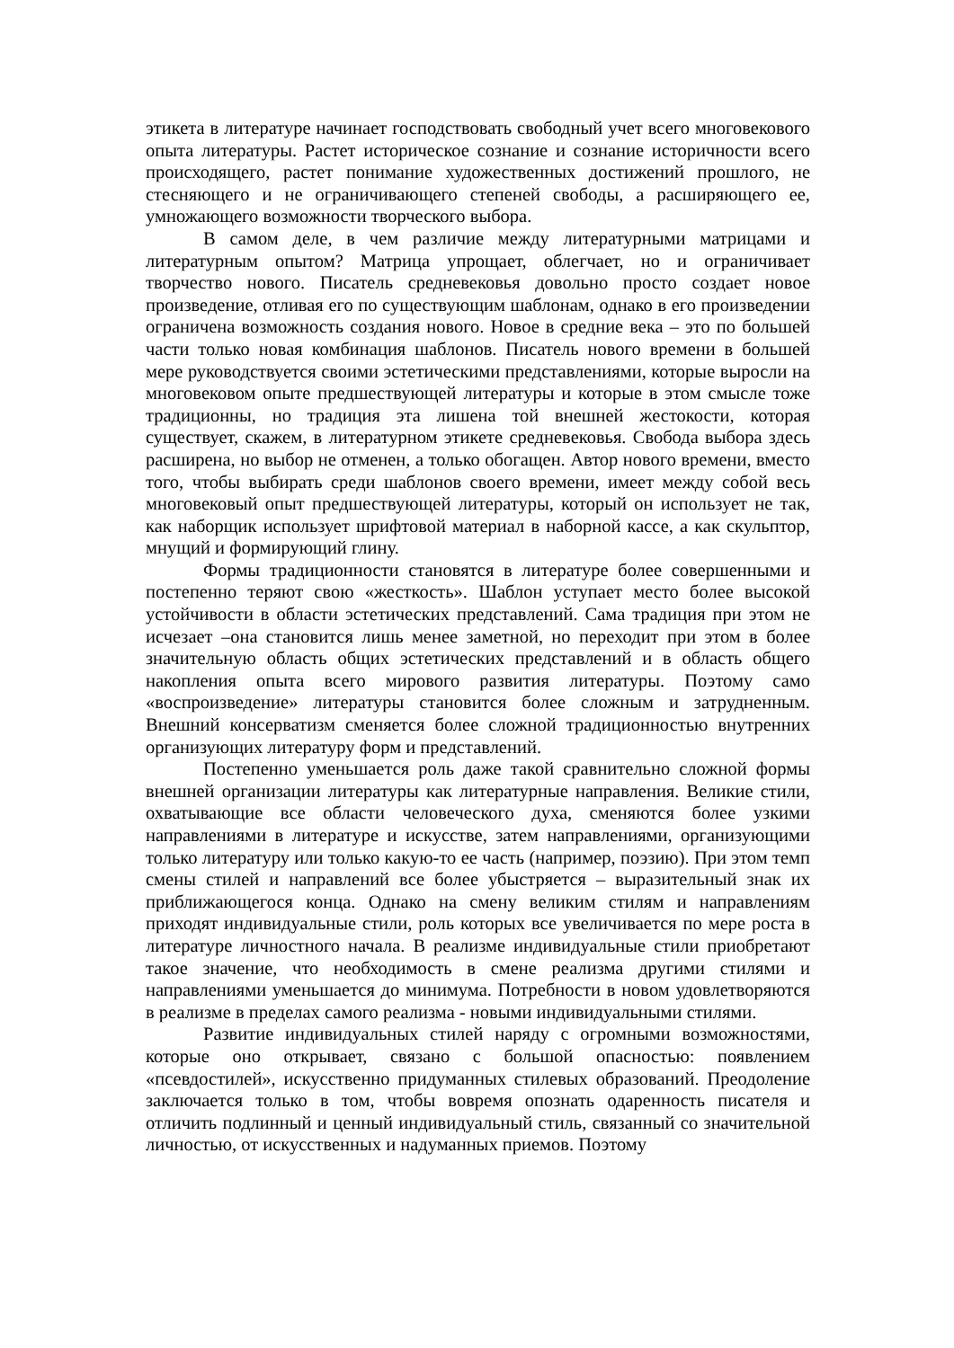этикета в литературе начинает господствовать свободный учет всего многовекового опыта литературы. Растет историческое сознание и сознание историчности всего происходящего, растет понимание художественных достижений прошлого, не стесняющего и не ограничивающего степеней свободы, а расширяющего ее, умножающего возможности творческого выбора.
В самом деле, в чем различие между литературными матрицами и литературным опытом? Матрица упрощает, облегчает, но и ограничивает творчество нового. Писатель средневековья довольно просто создает новое произведение, отливая его по существующим шаблонам, однако в его произведении ограничена возможность создания нового. Новое в средние века – это по большей части только новая комбинация шаблонов. Писатель нового времени в большей мере руководствуется своими эстетическими представлениями, которые выросли на многовековом опыте предшествующей литературы и которые в этом смысле тоже традиционны, но традиция эта лишена той внешней жестокости, которая существует, скажем, в литературном этикете средневековья. Свобода выбора здесь расширена, но выбор не отменен, а только обогащен. Автор нового времени, вместо того, чтобы выбирать среди шаблонов своего времени, имеет между собой весь многовековый опыт предшествующей литературы, который он использует не так, как наборщик использует шрифтовой материал в наборной кассе, а как скульптор, мнущий и формирующий глину.
Формы традиционности становятся в литературе более совершенными и постепенно теряют свою «жесткость». Шаблон уступает место более высокой устойчивости в области эстетических представлений. Сама традиция при этом не исчезает –она становится лишь менее заметной, но переходит при этом в более значительную область общих эстетических представлений и в область общего накопления опыта всего мирового развития литературы. Поэтому само «воспроизведение» литературы становится более сложным и затрудненным. Внешний консерватизм сменяется более сложной традиционностью внутренних организующих литературу форм и представлений.
Постепенно уменьшается роль даже такой сравнительно сложной формы внешней организации литературы как литературные направления. Великие стили, охватывающие все области человеческого духа, сменяются более узкими направлениями в литературе и искусстве, затем направлениями, организующими только литературу или только какую-то ее часть (например, поэзию). При этом темп смены стилей и направлений все более убыстряется – выразительный знак их приближающегося конца. Однако на смену великим стилям и направлениям приходят индивидуальные стили, роль которых все увеличивается по мере роста в литературе личностного начала. В реализме индивидуальные стили приобретают такое значение, что необходимость в смене реализма другими стилями и направлениями уменьшается до минимума. Потребности в новом удовлетворяются в реализме в пределах самого реализма - новыми индивидуальными стилями.
Развитие индивидуальных стилей наряду с огромными возможностями, которые оно открывает, связано с большой опасностью: появлением «псевдостилей», искусственно придуманных стилевых образований. Преодоление заключается только в том, чтобы вовремя опознать одаренность писателя и отличить подлинный и ценный индивидуальный стиль, связанный со значительной личностью, от искусственных и надуманных приемов. Поэтому